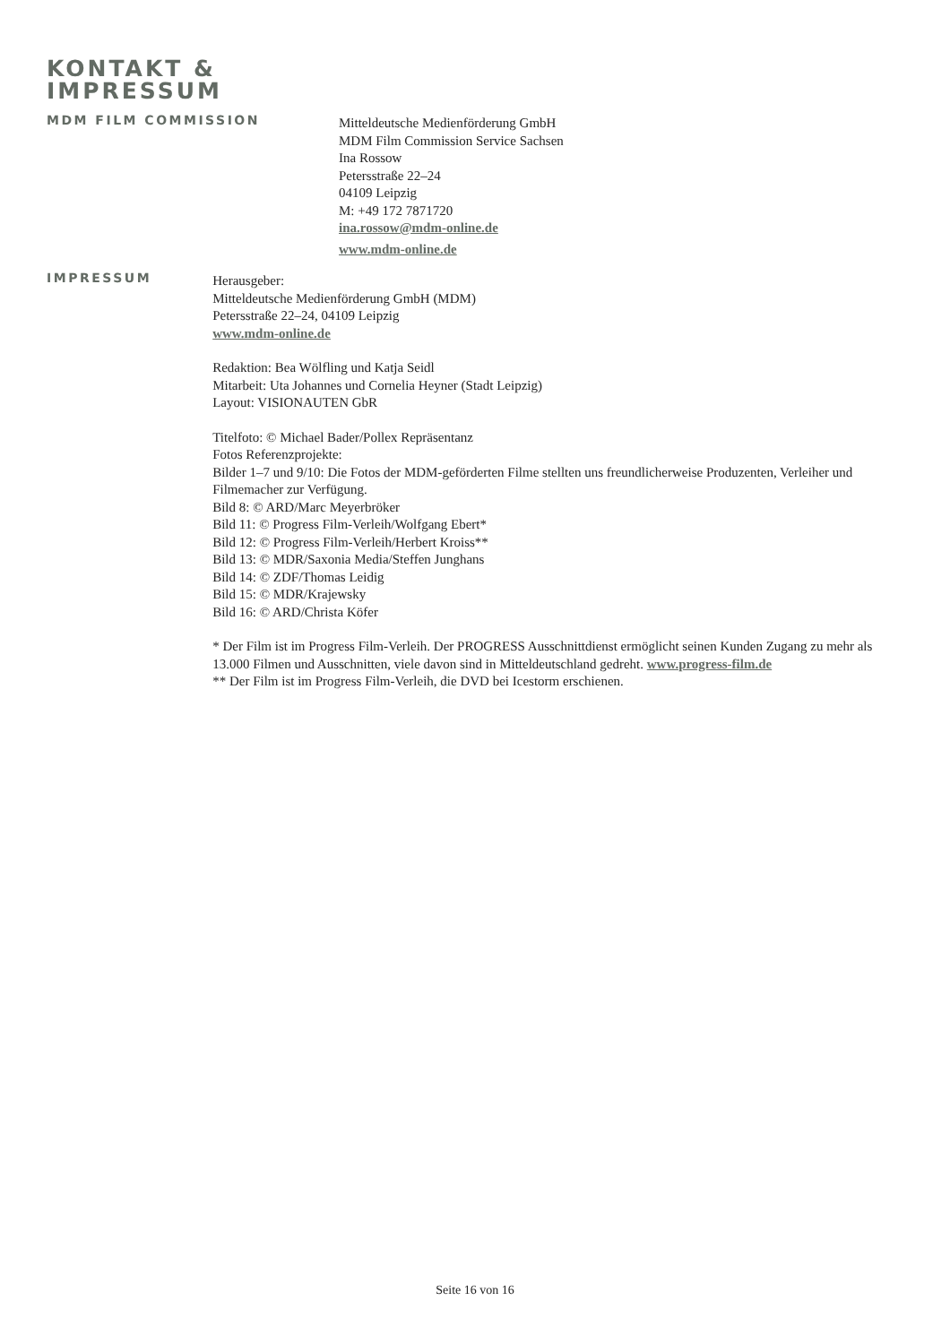KONTAKT &
IMPRESSUM
MDM FILM COMMISSION
Mitteldeutsche Medienförderung GmbH
MDM Film Commission Service Sachsen
Ina Rossow
Petersstraße 22–24
04109 Leipzig
M: +49 172 7871720
ina.rossow@mdm-online.de
www.mdm-online.de
IMPRESSUM
Herausgeber:
Mitteldeutsche Medienförderung GmbH (MDM)
Petersstraße 22–24, 04109 Leipzig
www.mdm-online.de
Redaktion: Bea Wölfling und Katja Seidl
Mitarbeit: Uta Johannes und Cornelia Heyner (Stadt Leipzig)
Layout: VISIONAUTEN GbR
Titelfoto: © Michael Bader/Pollex Repräsentanz
Fotos Referenzprojekte:
Bilder 1–7 und 9/10: Die Fotos der MDM-geförderten Filme stellten uns freundlicherweise Produzenten, Verleiher und Filmemacher zur Verfügung.
Bild 8: © ARD/Marc Meyerbröker
Bild 11: © Progress Film-Verleih/Wolfgang Ebert*
Bild 12: © Progress Film-Verleih/Herbert Kroiss**
Bild 13: © MDR/Saxonia Media/Steffen Junghans
Bild 14: © ZDF/Thomas Leidig
Bild 15: © MDR/Krajewsky
Bild 16: © ARD/Christa Köfer
* Der Film ist im Progress Film-Verleih. Der PROGRESS Ausschnittdienst ermöglicht seinen Kunden Zugang zu mehr als 13.000 Filmen und Ausschnitten, viele davon sind in Mitteldeutschland gedreht. www.progress-film.de
** Der Film ist im Progress Film-Verleih, die DVD bei Icestorm erschienen.
Seite 16 von 16